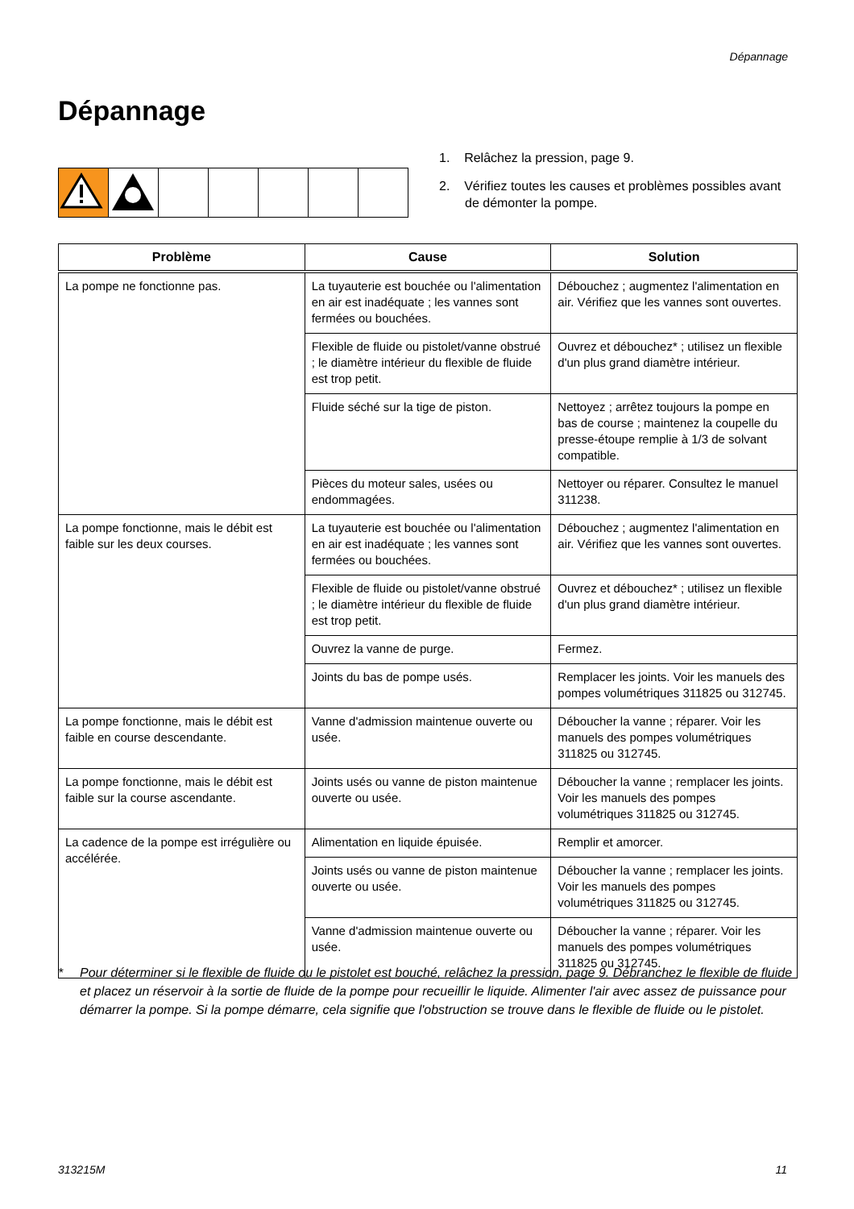Dépannage
Dépannage
1. Relâchez la pression, page 9.
2. Vérifiez toutes les causes et problèmes possibles avant de démonter la pompe.
| Problème | Cause | Solution |
| --- | --- | --- |
| La pompe ne fonctionne pas. | La tuyauterie est bouchée ou l'alimentation en air est inadéquate ; les vannes sont fermées ou bouchées. | Débouchez ; augmentez l'alimentation en air. Vérifiez que les vannes sont ouvertes. |
| | Flexible de fluide ou pistolet/vanne obstrué ; le diamètre intérieur du flexible de fluide est trop petit. | Ouvrez et débouchez* ; utilisez un flexible d'un plus grand diamètre intérieur. |
| | Fluide séché sur la tige de piston. | Nettoyez ; arrêtez toujours la pompe en bas de course ; maintenez la coupelle du presse-étoupe remplie à 1/3 de solvant compatible. |
| | Pièces du moteur sales, usées ou endommagées. | Nettoyer ou réparer. Consultez le manuel 311238. |
| La pompe fonctionne, mais le débit est faible sur les deux courses. | La tuyauterie est bouchée ou l'alimentation en air est inadéquate ; les vannes sont fermées ou bouchées. | Débouchez ; augmentez l'alimentation en air. Vérifiez que les vannes sont ouvertes. |
| | Flexible de fluide ou pistolet/vanne obstrué ; le diamètre intérieur du flexible de fluide est trop petit. | Ouvrez et débouchez* ; utilisez un flexible d'un plus grand diamètre intérieur. |
| | Ouvrez la vanne de purge. | Fermez. |
| | Joints du bas de pompe usés. | Remplacer les joints. Voir les manuels des pompes volumétriques 311825 ou 312745. |
| La pompe fonctionne, mais le débit est faible en course descendante. | Vanne d'admission maintenue ouverte ou usée. | Déboucher la vanne ; réparer. Voir les manuels des pompes volumétriques 311825 ou 312745. |
| La pompe fonctionne, mais le débit est faible sur la course ascendante. | Joints usés ou vanne de piston maintenue ouverte ou usée. | Déboucher la vanne ; remplacer les joints. Voir les manuels des pompes volumétriques 311825 ou 312745. |
| La cadence de la pompe est irrégulière ou accélérée. | Alimentation en liquide épuisée. | Remplir et amorcer. |
| | Joints usés ou vanne de piston maintenue ouverte ou usée. | Déboucher la vanne ; remplacer les joints. Voir les manuels des pompes volumétriques 311825 ou 312745. |
| | Vanne d'admission maintenue ouverte ou usée. | Déboucher la vanne ; réparer. Voir les manuels des pompes volumétriques 311825 ou 312745. |
* Pour déterminer si le flexible de fluide ou le pistolet est bouché, relâchez la pression, page 9. Débranchez le flexible de fluide et placez un réservoir à la sortie de fluide de la pompe pour recueillir le liquide. Alimenter l'air avec assez de puissance pour démarrer la pompe. Si la pompe démarre, cela signifie que l'obstruction se trouve dans le flexible de fluide ou le pistolet.
313215M 11